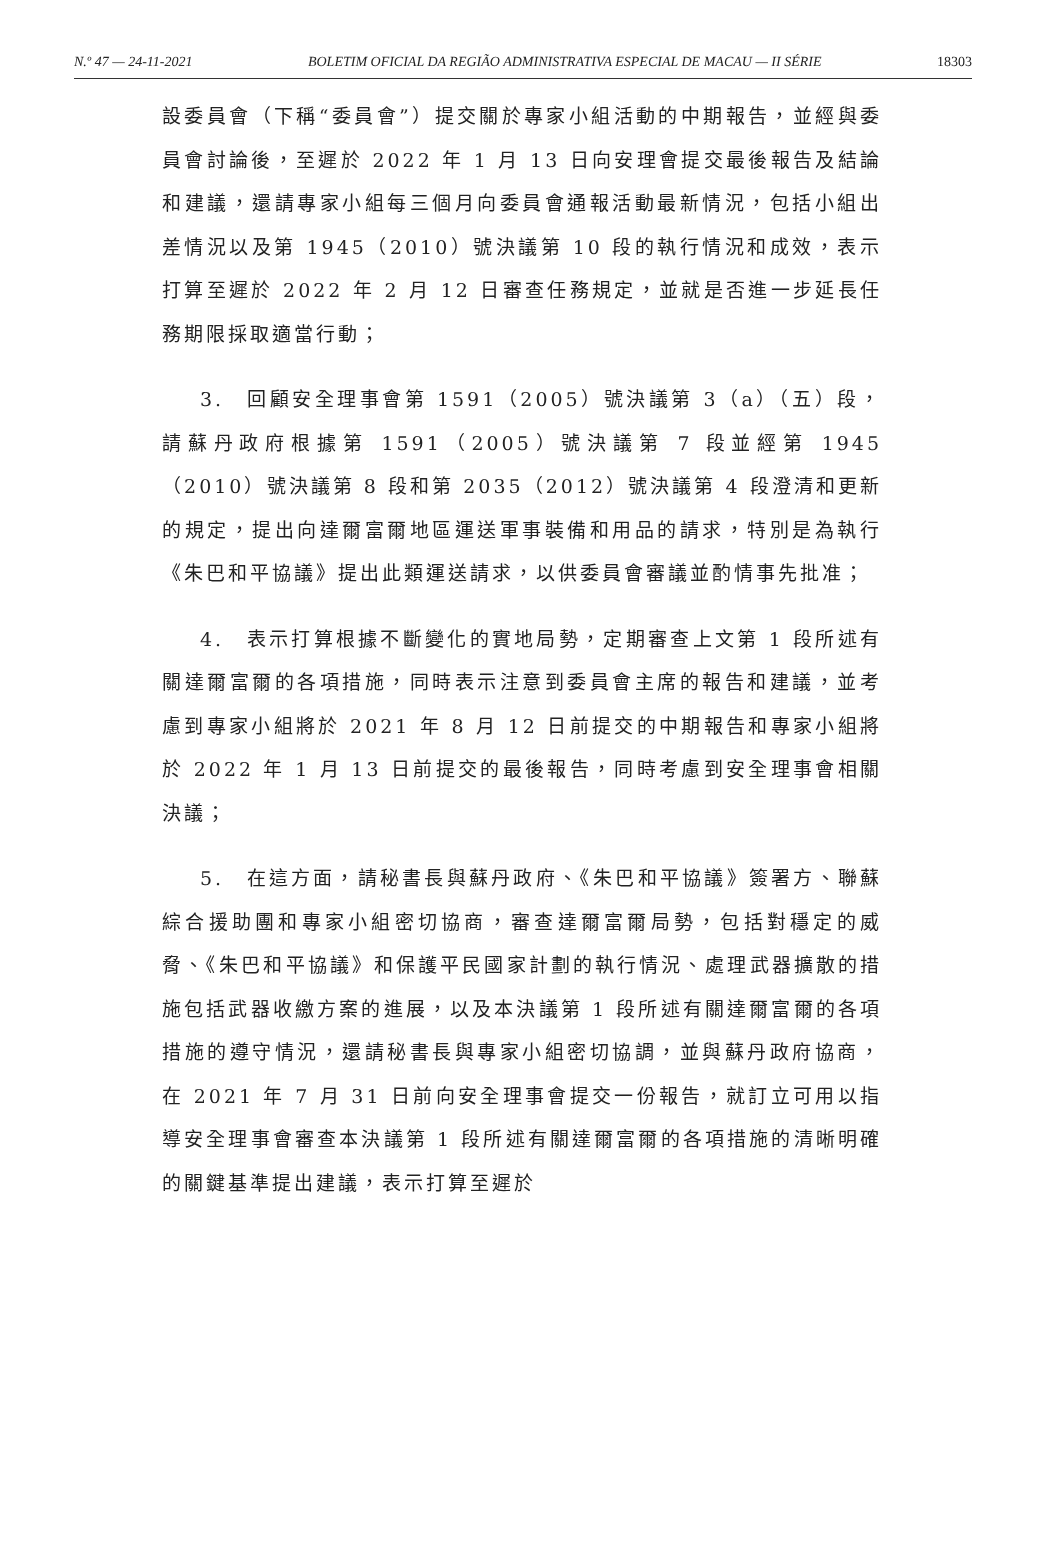N.º 47 — 24-11-2021 BOLETIM OFICIAL DA REGIÃO ADMINISTRATIVA ESPECIAL DE MACAU — II SÉRIE 18303
設委員會（下稱“委員會”）提交關於專家小組活動的中期報告，並經與委員會討論後，至遲於 2022 年 1 月 13 日向安理會提交最後報告及結論和建議，還請專家小組每三個月向委員會通報活動最新情況，包括小組出差情況以及第 1945（2010）號決議第 10 段的執行情況和成效，表示打算至遲於 2022 年 2 月 12 日審查任務規定，並就是否進一步延長任務期限採取適當行動；
3.　回顧安全理事會第 1591（2005）號決議第 3（a）（五）段，請蘇丹政府根據第 1591（2005）號決議第 7 段並經第 1945（2010）號決議第 8 段和第 2035（2012）號決議第 4 段澄清和更新的規定，提出向達爾富爾地區運送軍事裝備和用品的請求，特別是為執行《朱巴和平協議》提出此類運送請求，以供委員會審議並酌情事先批准；
4.　表示打算根據不斷變化的實地局勢，定期審查上文第 1 段所述有關達爾富爾的各項措施，同時表示注意到委員會主席的報告和建議，並考慮到專家小組將於 2021 年 8 月 12 日前提交的中期報告和專家小組將於 2022 年 1 月 13 日前提交的最後報告，同時考慮到安全理事會相關決議；
5.　在這方面，請秘書長與蘇丹政府、《朱巴和平協議》簽署方、聯蘇綜合援助團和專家小組密切協商，審查達爾富爾局勢，包括對穩定的威脅、《朱巴和平協議》和保護平民國家計劃的執行情況、處理武器擴散的措施包括武器收繳方案的進展，以及本決議第 1 段所述有關達爾富爾的各項措施的遵守情況，還請秘書長與專家小組密切協調，並與蘇丹政府協商，在 2021 年 7 月 31 日前向安全理事會提交一份報告，就訂立可用以指導安全理事會審查本決議第 1 段所述有關達爾富爾的各項措施的清晰明確的關鍵基準提出建議，表示打算至遲於